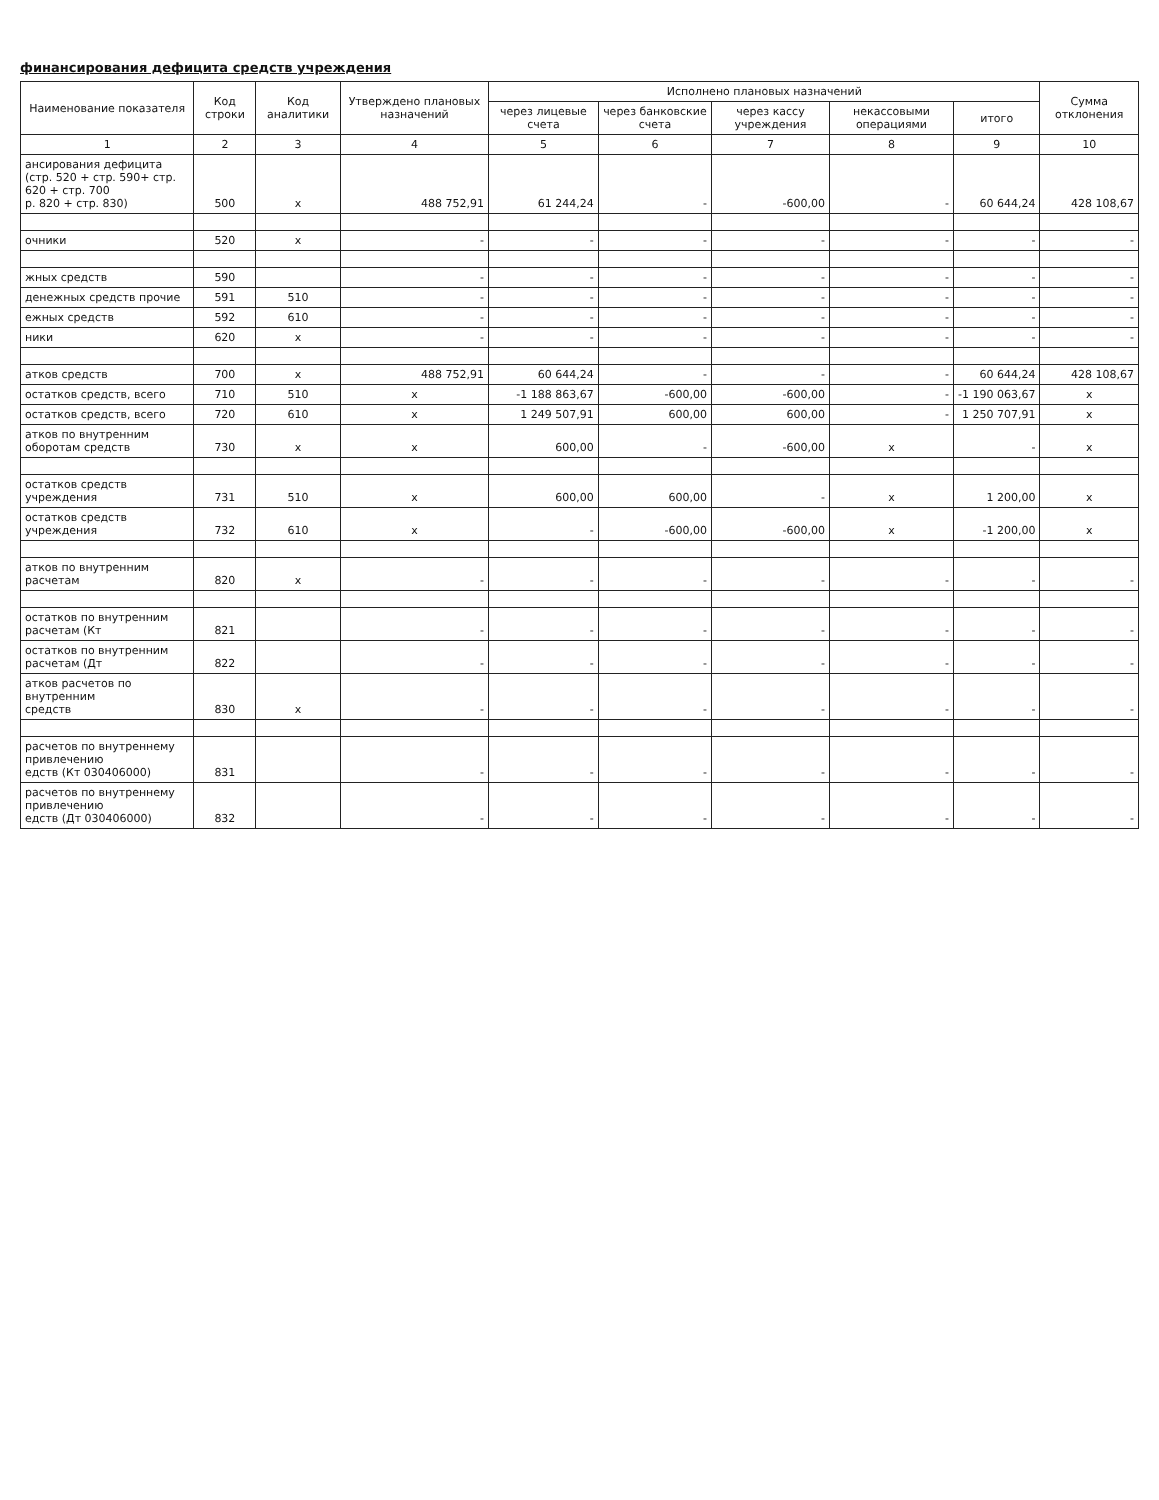финансирования дефицита средств учреждения
| Наименование показателя | Код строки | Код аналитики | Утверждено плановых назначений | Исполнено плановых назначений | | | | | Сумма отклонения |
| --- | --- | --- | --- | --- | --- | --- | --- | --- | --- |
| | | | | через лицевые счета | через банковские счета | через кассу учреждения | некассовыми операциями | итого | |
| 1 | 2 | 3 | 4 | 5 | 6 | 7 | 8 | 9 | 10 |
| ансирования дефицита (стр. 520 + стр. 590+ стр. 620 + стр. 700 р. 820 + стр. 830) | 500 | x | 488 752,91 | 61 244,24 | - | -600,00 | - | 60 644,24 | 428 108,67 |
| очники | 520 | x | - | - | - | - | - | - | - |
| жных средств | 590 | | - | - | - | - | - | - | - |
| денежных средств прочие | 591 | 510 | - | - | - | - | - | - | - |
| ежных средств | 592 | 610 | - | - | - | - | - | - | - |
| ники | 620 | x | - | - | - | - | - | - | - |
| атков средств | 700 | x | 488 752,91 | 60 644,24 | - | - | - | 60 644,24 | 428 108,67 |
| остатков средств, всего | 710 | 510 | x | -1 188 863,67 | -600,00 | -600,00 | - | -1 190 063,67 | x |
| остатков средств, всего | 720 | 610 | x | 1 249 507,91 | 600,00 | 600,00 | - | 1 250 707,91 | x |
| атков по внутренним оборотам средств | 730 | x | x | 600,00 | - | -600,00 | x | - | x |
| остатков средств учреждения | 731 | 510 | x | 600,00 | 600,00 | - | x | 1 200,00 | x |
| остатков средств учреждения | 732 | 610 | x | - | -600,00 | -600,00 | x | -1 200,00 | x |
| атков по внутренним расчетам | 820 | x | - | - | - | - | - | - | - |
| остатков по внутренним расчетам (Кт | 821 | | - | - | - | - | - | - | - |
| остатков по внутренним расчетам (Дт | 822 | | - | - | - | - | - | - | - |
| атков расчетов по внутренним средств | 830 | x | - | - | - | - | - | - | - |
| расчетов по внутреннему привлечению едств (Кт 030406000) | 831 | | - | - | - | - | - | - | - |
| расчетов по внутреннему привлечению едств (Дт 030406000) | 832 | | - | - | - | - | - | - | - |